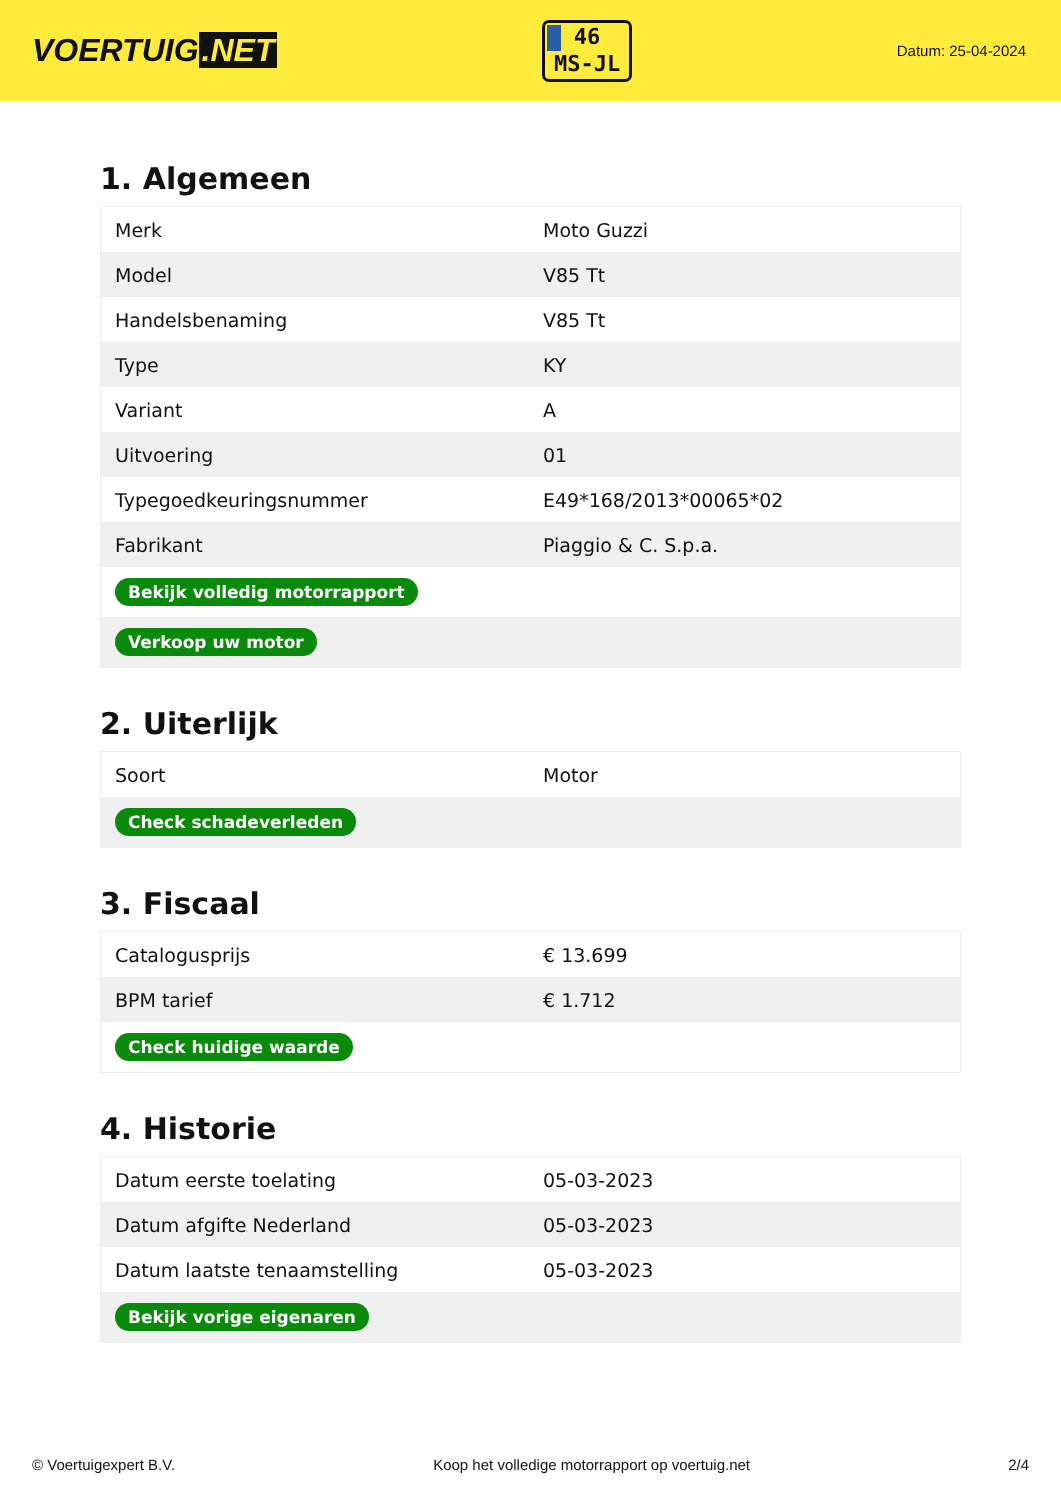VOERTUIG.NET
46
MS-JL
Datum: 25-04-2024
1. Algemeen
| Merk | Moto Guzzi |
| Model | V85 Tt |
| Handelsbenaming | V85 Tt |
| Type | KY |
| Variant | A |
| Uitvoering | 01 |
| Typegoedkeuringsnummer | E49*168/2013*00065*02 |
| Fabrikant | Piaggio & C. S.p.a. |
| Bekijk volledig motorrapport | |
| Verkoop uw motor | |
2. Uiterlijk
| Soort | Motor |
| Check schadeverleden | |
3. Fiscaal
| Catalogusprijs | € 13.699 |
| BPM tarief | € 1.712 |
| Check huidige waarde | |
4. Historie
| Datum eerste toelating | 05-03-2023 |
| Datum afgifte Nederland | 05-03-2023 |
| Datum laatste tenaamstelling | 05-03-2023 |
| Bekijk vorige eigenaren | |
© Voertuigexpert B.V. Koop het volledige motorrapport op voertuig.net 2/4